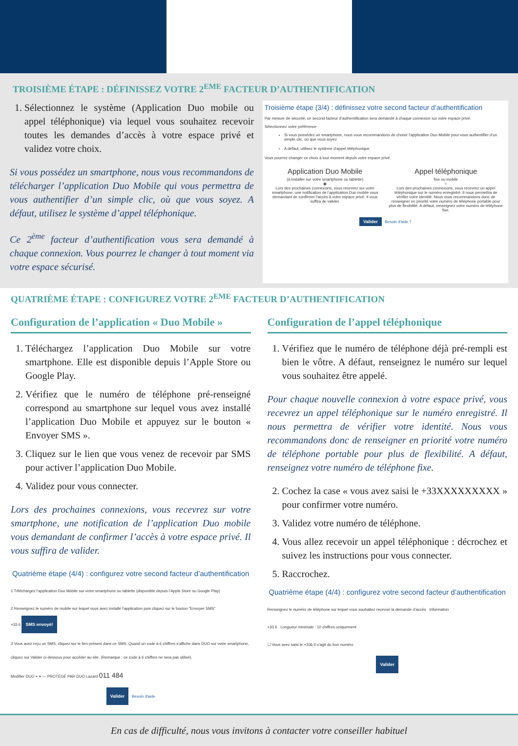TROISIÈME ÉTAPE : DÉFINISSEZ VOTRE 2<sup>EME</sup> FACTEUR D’AUTHENTIFICATION
1. Sélectionnez le système (Application Duo mobile ou appel téléphonique) via lequel vous souhaitez recevoir toutes les demandes d’accès à votre espace privé et validez votre choix.
Si vous possédez un smartphone, nous vous recommandons de télécharger l’application Duo Mobile qui vous permettra de vous authentifier d’un simple clic, où que vous soyez. A défaut, utilisez le système d’appel téléphonique.
Ce 2<sup>ème</sup> facteur d’authentification vous sera demandé à chaque connexion. Vous pourrez le changer à tout moment via votre espace sécurisé.
Troisième étape (3/4) : définissez votre second facteur d’authentification
Par mesure de sécurité, ce second facteur d’authentification sera demandé à chaque connexion sur votre espace privé.
Sélectionnez votre préférence :
Si vous possédez un smartphone, nous vous recommandons de choisir l’application Duo Mobile pour vous authentifier d’un simple clic, où que vous soyez
A défaut, utilisez le système d’appel téléphonique
Vous pourrez changer ce choix à tout moment depuis votre espace privé.
Application Duo Mobile
(à installer sur votre smartphone ou tablette)
◉
Lors des prochaines connexions, vous recevrez sur votre smartphone, une notification de l’application Duo mobile vous demandant de confirmer l’accès à votre espace privé. Il vous suffira de valider.
Appel téléphonique
fixe ou mobile
○
Lors des prochaines connexions, vous recevrez un appel téléphonique sur le numéro enregistré. Il nous permettra de vérifier votre identité. Nous vous recommandons donc de renseigner en priorité votre numéro de téléphone portable pour plus de flexibilité. A défaut, renseignez votre numéro de téléphone fixe.
Valider Besoin d'aide ?
QUATRIÈME ÉTAPE : CONFIGUREZ VOTRE 2<sup>EME</sup> FACTEUR D’AUTHENTIFICATION
Configuration de l’application « Duo Mobile »
1. Téléchargez l’application Duo Mobile sur votre smartphone. Elle est disponible depuis l’Apple Store ou Google Play.
2. Vérifiez que le numéro de téléphone pré-renseigné correspond au smartphone sur lequel vous avez installé l’application Duo Mobile et appuyez sur le bouton « Envoyer SMS ».
3. Cliquez sur le lien que vous venez de recevoir par SMS pour activer l’application Duo Mobile.
4. Validez pour vous connecter.
Lors des prochaines connexions, vous recevrez sur votre smartphone, une notification de l’application Duo mobile vous demandant de confirmer l’accès à votre espace privé. Il vous suffira de valider.
Quatrième étape (4/4) : configurez votre second facteur d’authentification
1 Téléchargez l’application Duo Mobile sur votre smartphone ou tablette (disponible depuis l’Apple Store ou Google Play)
2 Renseignez le numéro de mobile sur lequel vous avez installé l’application puis cliquez sur le bouton "Envoyer SMS"
+33 6 SMS envoyé!
3 Vous avez reçu un SMS, cliquez sur le lien présent dans ce SMS. Quand un code à 6 chiffres s’affiche dans DUO sur votre smartphone, cliquez sur Valider ci-dessous pour accéder au site. (Remarque : ce code à 6 chiffres ne sera pas utilisé).
Modifier DUO + ≡ — PROTÉGÉ PAR DUO Lazard 011 484
Valider Besoin d'aide
Configuration de l’appel téléphonique
1. Vérifiez que le numéro de téléphone déjà pré-rempli est bien le vôtre. A défaut, renseignez le numéro sur lequel vous souhaitez être appelé.
Pour chaque nouvelle connexion à votre espace privé, vous recevrez un appel téléphonique sur le numéro enregistré. Il nous permettra de vérifier votre identité. Nous vous recommandons donc de renseigner en priorité votre numéro de téléphone portable pour plus de flexibilité. A défaut, renseignez votre numéro de téléphone fixe.
2. Cochez la case « vous avez saisi le +33XXXXXXXXX » pour confirmer votre numéro.
3. Validez votre numéro de téléphone.
4. Vous allez recevoir un appel téléphonique : décrochez et suivez les instructions pour vous connecter.
5. Raccrochez.
Quatrième étape (4/4) : configurez votre second facteur d’authentification
Renseignez le numéro de téléphone sur lequel vous souhaitez recevoir la demande d’accès Information
+33 6 Longueur minimale : 10 chiffres uniquement
☐ Vous avez saisi le +336 Il s’agit du bon numéro
Valider
En cas de difficulté, nous vous invitons à contacter votre conseiller habituel